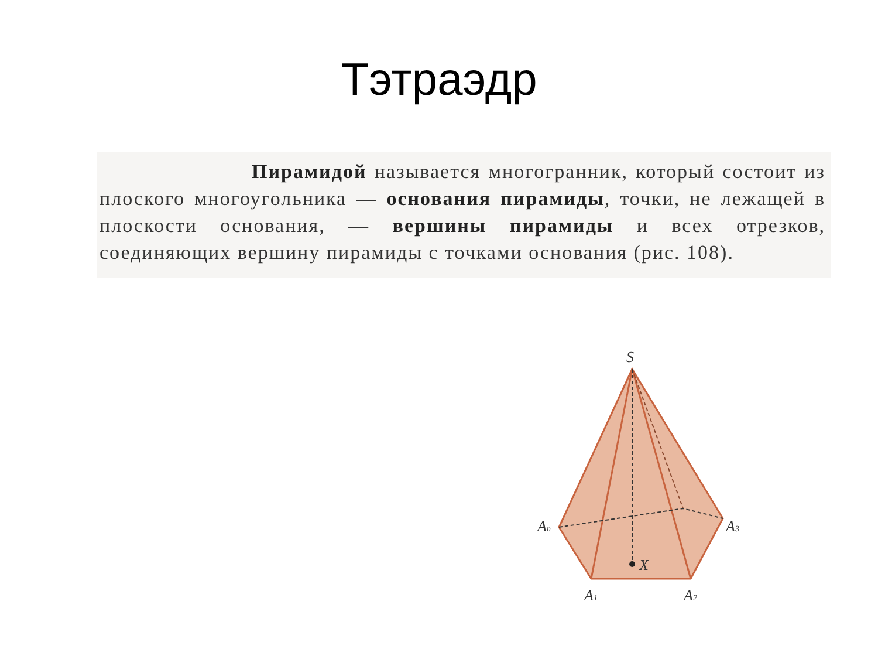Тэтраэдр
Пирамидой называется многогранник, который состоит из плоского многоугольника — основания пирамиды, точки, не лежащей в плоскости основания, — вершины пирамиды и всех отрезков, соединяющих вершину пирамиды с точками основания (рис. 108).
S
An
A3
X
A1
A2